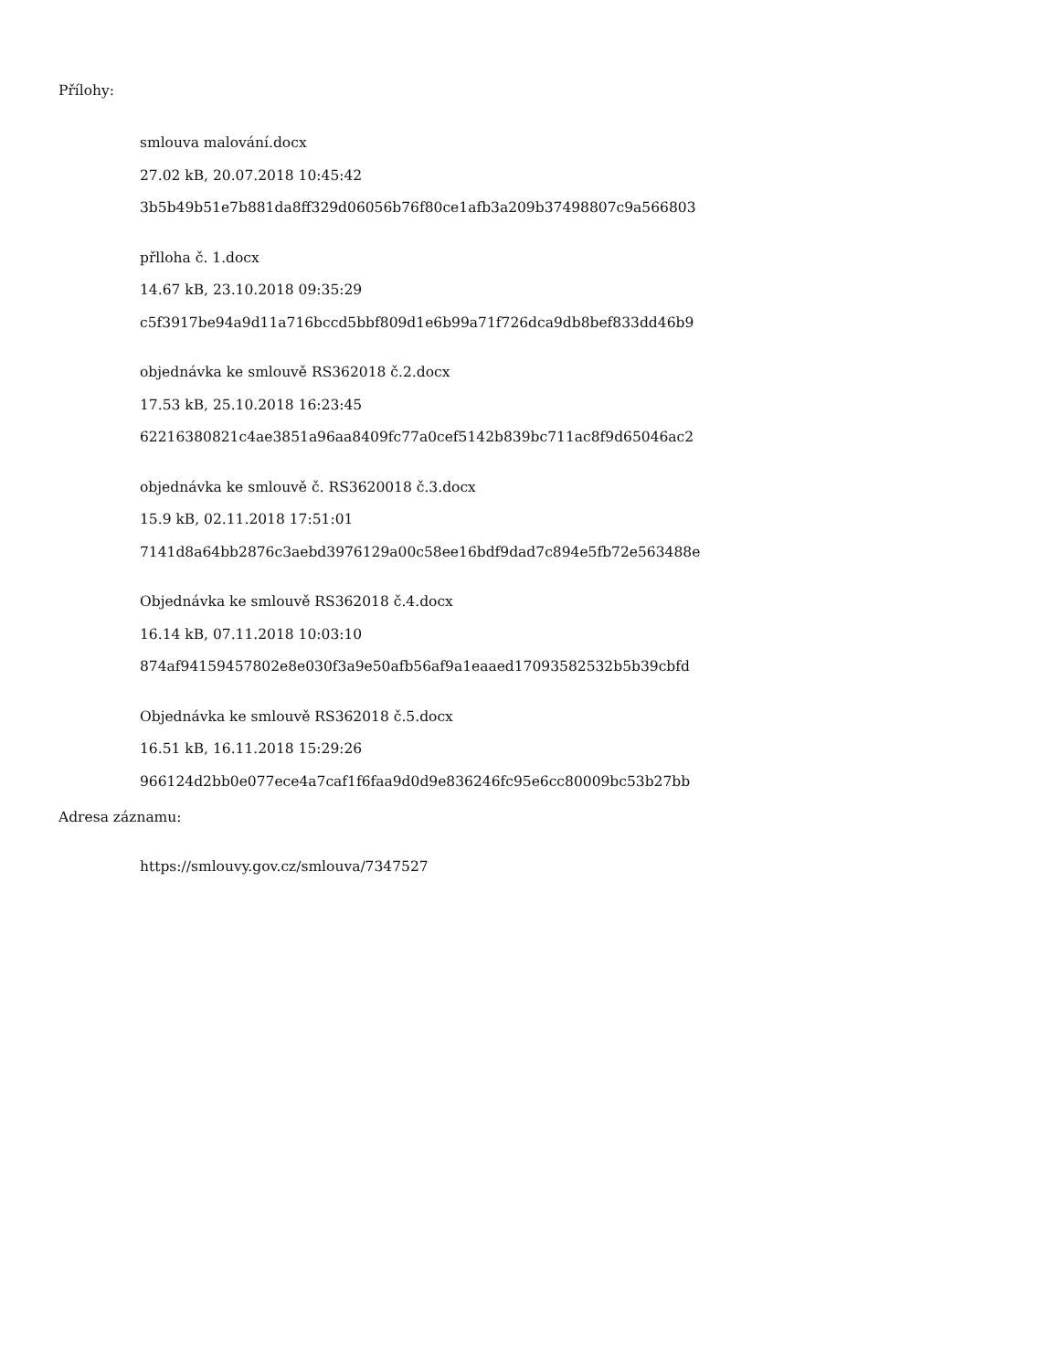Přílohy:
smlouva malování.docx
27.02 kB, 20.07.2018 10:45:42
3b5b49b51e7b881da8ff329d06056b76f80ce1afb3a209b37498807c9a566803
přlloha č. 1.docx
14.67 kB, 23.10.2018 09:35:29
c5f3917be94a9d11a716bccd5bbf809d1e6b99a71f726dca9db8bef833dd46b9
objednávka ke smlouvě RS362018 č.2.docx
17.53 kB, 25.10.2018 16:23:45
62216380821c4ae3851a96aa8409fc77a0cef5142b839bc711ac8f9d65046ac2
objednávka ke smlouvě č. RS3620018 č.3.docx
15.9 kB, 02.11.2018 17:51:01
7141d8a64bb2876c3aebd3976129a00c58ee16bdf9dad7c894e5fb72e563488e
Objednávka ke smlouvě RS362018 č.4.docx
16.14 kB, 07.11.2018 10:03:10
874af94159457802e8e030f3a9e50afb56af9a1eaaed17093582532b5b39cbfd
Objednávka ke smlouvě RS362018 č.5.docx
16.51 kB, 16.11.2018 15:29:26
966124d2bb0e077ece4a7caf1f6faa9d0d9e836246fc95e6cc80009bc53b27bb
Adresa záznamu:
https://smlouvy.gov.cz/smlouva/7347527